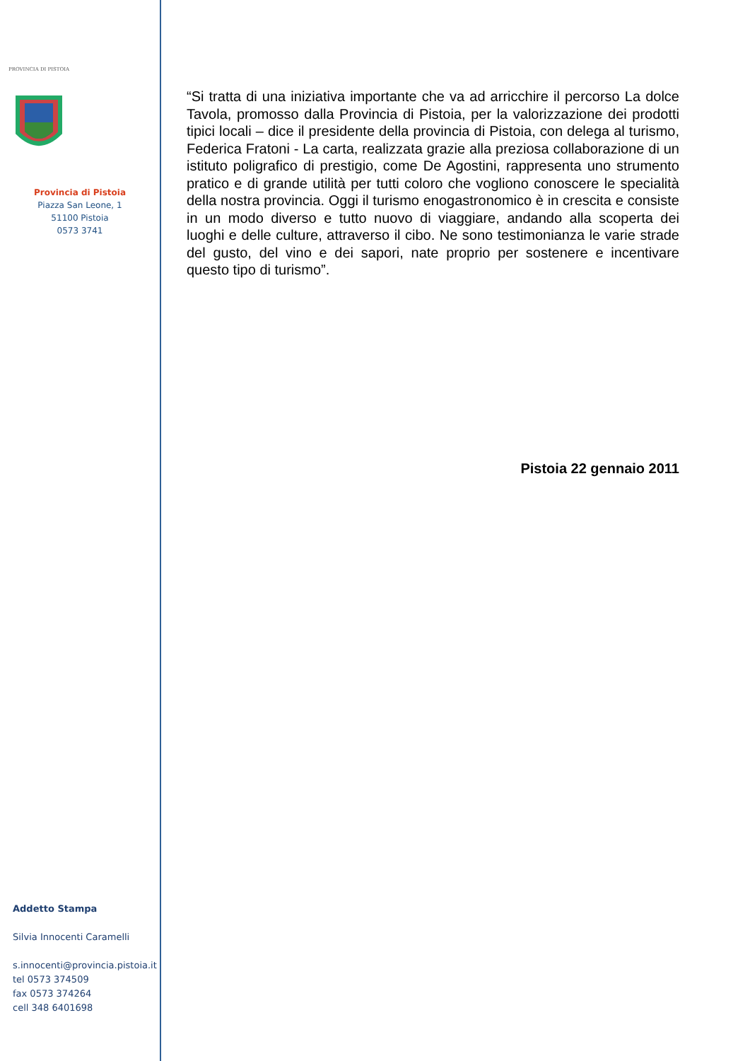PROVINCIA DI PISTOIA
Provincia di Pistoia
Piazza San Leone, 1
51100 Pistoia
0573 3741
Addetto Stampa
Silvia Innocenti Caramelli
s.innocenti@provincia.pistoia.it
tel 0573 374509
fax 0573 374264
cell 348 6401698
“Si tratta di una iniziativa importante che va ad arricchire il percorso La dolce Tavola, promosso dalla Provincia di Pistoia, per la valorizzazione dei prodotti tipici locali – dice il presidente della provincia di Pistoia, con delega al turismo, Federica Fratoni - La carta, realizzata grazie alla preziosa collaborazione di un istituto poligrafico di prestigio, come De Agostini, rappresenta uno strumento pratico e di grande utilità per tutti coloro che vogliono conoscere le specialità della nostra provincia. Oggi il turismo enogastronomico è in crescita e consiste in un modo diverso e tutto nuovo di viaggiare, andando alla scoperta dei luoghi e delle culture, attraverso il cibo. Ne sono testimonianza le varie strade del gusto, del vino e dei sapori, nate proprio per sostenere e incentivare questo tipo di turismo”.
Pistoia 22 gennaio 2011